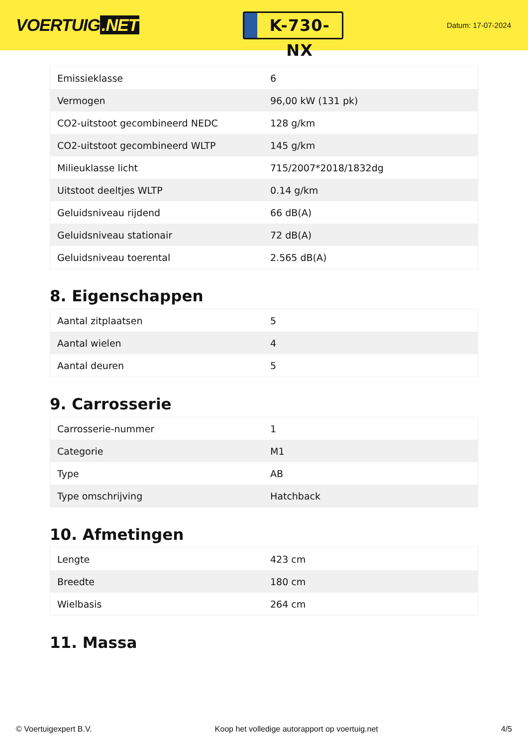VOERTUIG.NET
K-730-NX
Datum: 17-07-2024
| Emissieklasse | 6 |
| Vermogen | 96,00 kW (131 pk) |
| CO2-uitstoot gecombineerd NEDC | 128 g/km |
| CO2-uitstoot gecombineerd WLTP | 145 g/km |
| Milieuklasse licht | 715/2007*2018/1832dg |
| Uitstoot deeltjes WLTP | 0.14 g/km |
| Geluidsniveau rijdend | 66 dB(A) |
| Geluidsniveau stationair | 72 dB(A) |
| Geluidsniveau toerental | 2.565 dB(A) |
8. Eigenschappen
| Aantal zitplaatsen | 5 |
| Aantal wielen | 4 |
| Aantal deuren | 5 |
9. Carrosserie
| Carrosserie-nummer | 1 |
| Categorie | M1 |
| Type | AB |
| Type omschrijving | Hatchback |
10. Afmetingen
| Lengte | 423 cm |
| Breedte | 180 cm |
| Wielbasis | 264 cm |
11. Massa
© Voertuigexpert B.V. Koop het volledige autorapport op voertuig.net 4/5